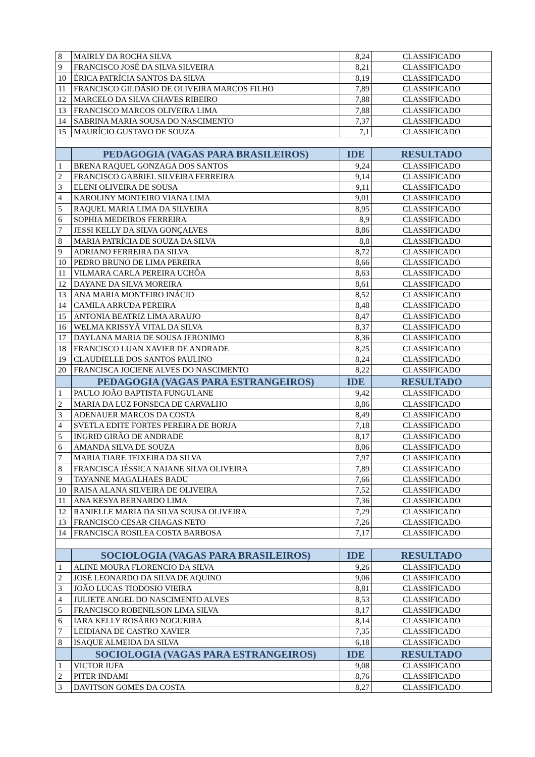| 8 | MAIRLY DA ROCHA SILVA | 8,24 | CLASSIFICADO |
| 9 | FRANCISCO JOSÉ DA SILVA SILVEIRA | 8,21 | CLASSIFICADO |
| 10 | ÉRICA PATRÍCIA SANTOS DA SILVA | 8,19 | CLASSIFICADO |
| 11 | FRANCISCO GILDÁSIO DE OLIVEIRA MARCOS FILHO | 7,89 | CLASSIFICADO |
| 12 | MARCELO DA SILVA CHAVES RIBEIRO | 7,88 | CLASSIFICADO |
| 13 | FRANCISCO MARCOS OLIVEIRA LIMA | 7,88 | CLASSIFICADO |
| 14 | SABRINA MARIA SOUSA DO NASCIMENTO | 7,37 | CLASSIFICADO |
| 15 | MAURÍCIO GUSTAVO DE SOUZA | 7,1 | CLASSIFICADO |
| | PEDAGOGIA (VAGAS PARA BRASILEIROS) | IDE | RESULTADO |
| 1 | BRENA RAQUEL GONZAGA DOS SANTOS | 9,24 | CLASSIFICADO |
| 2 | FRANCISCO GABRIEL SILVEIRA FERREIRA | 9,14 | CLASSIFICADO |
| 3 | ELENI OLIVEIRA DE SOUSA | 9,11 | CLASSIFICADO |
| 4 | KAROLINY MONTEIRO VIANA LIMA | 9,01 | CLASSIFICADO |
| 5 | RAQUEL MARIA LIMA DA SILVEIRA | 8,95 | CLASSIFICADO |
| 6 | SOPHIA MEDEIROS FERREIRA | 8,9 | CLASSIFICADO |
| 7 | JESSI KELLY DA SILVA GONÇALVES | 8,86 | CLASSIFICADO |
| 8 | MARIA PATRÍCIA DE SOUZA DA SILVA | 8,8 | CLASSIFICADO |
| 9 | ADRIANO FERREIRA DA SILVA | 8,72 | CLASSIFICADO |
| 10 | PEDRO BRUNO DE LIMA PEREIRA | 8,66 | CLASSIFICADO |
| 11 | VILMARA CARLA PEREIRA UCHÔA | 8,63 | CLASSIFICADO |
| 12 | DAYANE DA SILVA MOREIRA | 8,61 | CLASSIFICADO |
| 13 | ANA MARIA MONTEIRO INÁCIO | 8,52 | CLASSIFICADO |
| 14 | CAMILA ARRUDA PEREIRA | 8,48 | CLASSIFICADO |
| 15 | ANTONIA BEATRIZ LIMA ARAUJO | 8,47 | CLASSIFICADO |
| 16 | WELMA KRISSYÃ VITAL DA SILVA | 8,37 | CLASSIFICADO |
| 17 | DAYLANA MARIA DE SOUSA JERONIMO | 8,36 | CLASSIFICADO |
| 18 | FRANCISCO LUAN XAVIER DE ANDRADE | 8,25 | CLASSIFICADO |
| 19 | CLAUDIELLE DOS SANTOS PAULINO | 8,24 | CLASSIFICADO |
| 20 | FRANCISCA JOCIENE ALVES DO NASCIMENTO | 8,22 | CLASSIFICADO |
| | PEDAGOGIA (VAGAS PARA ESTRANGEIROS) | IDE | RESULTADO |
| 1 | PAULO JOÃO BAPTISTA FUNGULANE | 9,42 | CLASSIFICADO |
| 2 | MARIA DA LUZ FONSECA DE CARVALHO | 8,86 | CLASSIFICADO |
| 3 | ADENAUER MARCOS DA COSTA | 8,49 | CLASSIFICADO |
| 4 | SVETLA EDITE FORTES PEREIRA DE BORJA | 7,18 | CLASSIFICADO |
| 5 | INGRID GIRÃO DE ANDRADE | 8,17 | CLASSIFICADO |
| 6 | AMANDA SILVA DE SOUZA | 8,06 | CLASSIFICADO |
| 7 | MARIA TIARE TEIXEIRA DA SILVA | 7,97 | CLASSIFICADO |
| 8 | FRANCISCA JÉSSICA NAIANE SILVA OLIVEIRA | 7,89 | CLASSIFICADO |
| 9 | TAYANNE MAGALHAES BADU | 7,66 | CLASSIFICADO |
| 10 | RAISA ALANA SILVEIRA DE OLIVEIRA | 7,52 | CLASSIFICADO |
| 11 | ANA KESYA BERNARDO LIMA | 7,36 | CLASSIFICADO |
| 12 | RANIELLE MARIA DA SILVA SOUSA OLIVEIRA | 7,29 | CLASSIFICADO |
| 13 | FRANCISCO CESAR CHAGAS NETO | 7,26 | CLASSIFICADO |
| 14 | FRANCISCA ROSILEA COSTA BARBOSA | 7,17 | CLASSIFICADO |
| | SOCIOLOGIA (VAGAS PARA BRASILEIROS) | IDE | RESULTADO |
| 1 | ALINE MOURA FLORENCIO DA SILVA | 9,26 | CLASSIFICADO |
| 2 | JOSÉ LEONARDO DA SILVA DE AQUINO | 9,06 | CLASSIFICADO |
| 3 | JOÃO LUCAS TIODOSIO VIEIRA | 8,81 | CLASSIFICADO |
| 4 | JULIETE ANGEL DO NASCIMENTO ALVES | 8,53 | CLASSIFICADO |
| 5 | FRANCISCO ROBENILSON LIMA SILVA | 8,17 | CLASSIFICADO |
| 6 | IARA KELLY ROSÁRIO NOGUEIRA | 8,14 | CLASSIFICADO |
| 7 | LEIDIANA DE CASTRO XAVIER | 7,35 | CLASSIFICADO |
| 8 | ISAQUE ALMEIDA DA SILVA | 6,18 | CLASSIFICADO |
| | SOCIOLOGIA (VAGAS PARA ESTRANGEIROS) | IDE | RESULTADO |
| 1 | VICTOR IUFA | 9,08 | CLASSIFICADO |
| 2 | PITER INDAMI | 8,76 | CLASSIFICADO |
| 3 | DAVITSON GOMES DA COSTA | 8,27 | CLASSIFICADO |